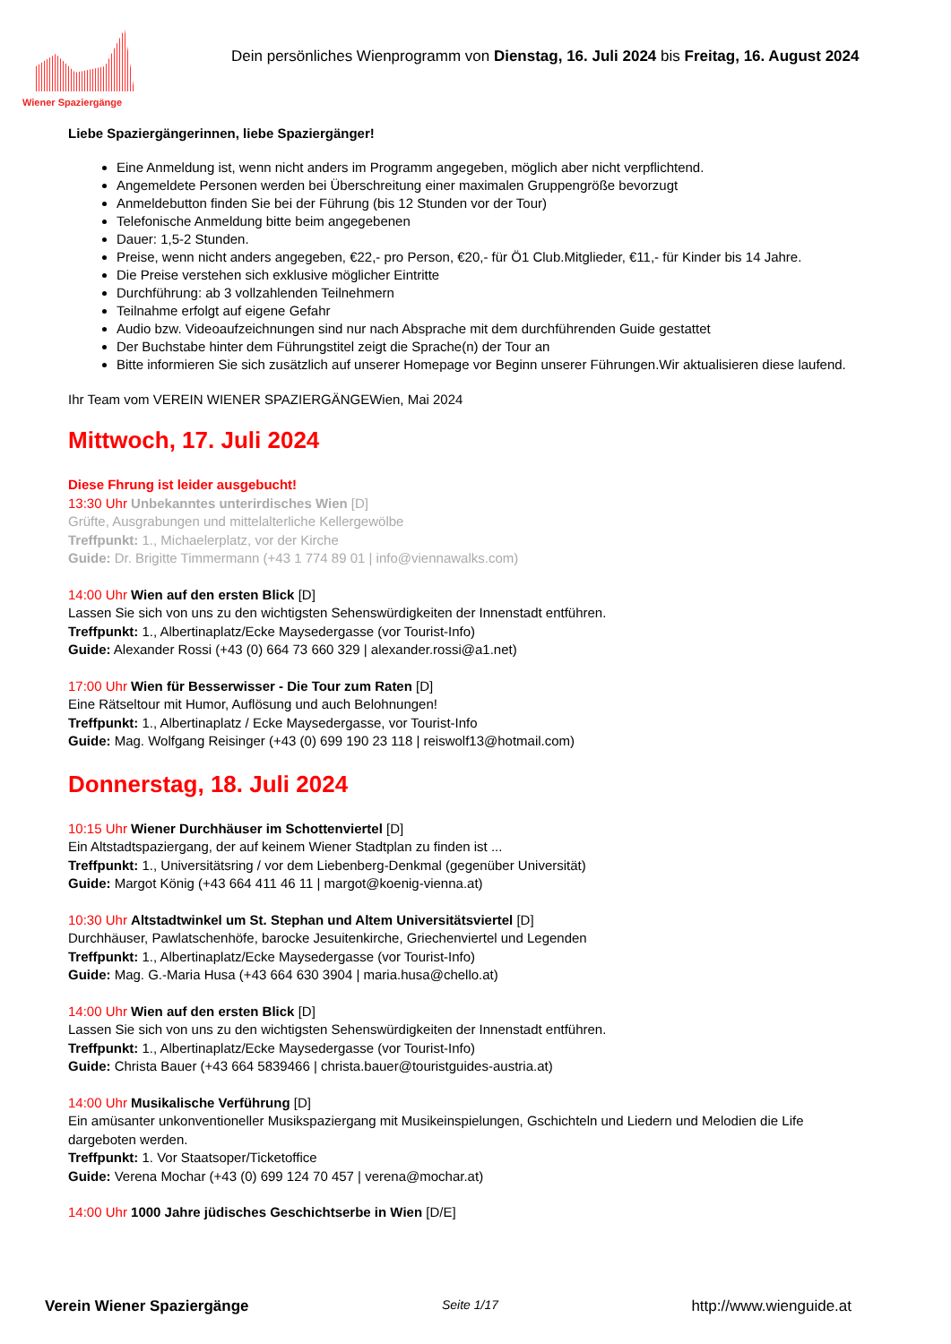Wiener Spaziergänge
Dein persönliches Wienprogramm von Dienstag, 16. Juli 2024 bis Freitag, 16. August 2024
Liebe Spaziergängerinnen, liebe Spaziergänger!
Eine Anmeldung ist, wenn nicht anders im Programm angegeben, möglich aber nicht verpflichtend.
Angemeldete Personen werden bei Überschreitung einer maximalen Gruppengröße bevorzugt
Anmeldebutton finden Sie bei der Führung (bis 12 Stunden vor der Tour)
Telefonische Anmeldung bitte beim angegebenen
Dauer: 1,5-2 Stunden.
Preise, wenn nicht anders angegeben, €22,- pro Person, €20,- für Ö1 Club.Mitglieder, €11,- für Kinder bis 14 Jahre.
Die Preise verstehen sich exklusive möglicher Eintritte
Durchführung: ab 3 vollzahlenden Teilnehmern
Teilnahme erfolgt auf eigene Gefahr
Audio bzw. Videoaufzeichnungen sind nur nach Absprache mit dem durchführenden Guide gestattet
Der Buchstabe hinter dem Führungstitel zeigt die Sprache(n) der Tour an
Bitte informieren Sie sich zusätzlich auf unserer Homepage vor Beginn unserer Führungen.Wir aktualisieren diese laufend.
Ihr Team vom VEREIN WIENER SPAZIERGÄNGEWien, Mai 2024
Mittwoch, 17. Juli 2024
Diese Fhrung ist leider ausgebucht!
13:30 Uhr Unbekanntes unterirdisches Wien [D]
Grüfte, Ausgrabungen und mittelalterliche Kellergewölbe
Treffpunkt: 1., Michaelerplatz, vor der Kirche
Guide: Dr. Brigitte Timmermann (+43 1 774 89 01 | info@viennawalks.com)
14:00 Uhr Wien auf den ersten Blick [D]
Lassen Sie sich von uns zu den wichtigsten Sehenswürdigkeiten der Innenstadt entführen.
Treffpunkt: 1., Albertinaplatz/Ecke Maysedergasse (vor Tourist-Info)
Guide: Alexander Rossi (+43 (0) 664 73 660 329 | alexander.rossi@a1.net)
17:00 Uhr Wien für Besserwisser - Die Tour zum Raten [D]
Eine Rätseltour mit Humor, Auflösung und auch Belohnungen!
Treffpunkt: 1., Albertinaplatz / Ecke Maysedergasse, vor Tourist-Info
Guide: Mag. Wolfgang Reisinger (+43 (0) 699 190 23 118 | reiswolf13@hotmail.com)
Donnerstag, 18. Juli 2024
10:15 Uhr Wiener Durchhäuser im Schottenviertel [D]
Ein Altstadtspaziergang, der auf keinem Wiener Stadtplan zu finden ist ...
Treffpunkt: 1., Universitätsring / vor dem Liebenberg-Denkmal (gegenüber Universität)
Guide: Margot König (+43 664 411 46 11 | margot@koenig-vienna.at)
10:30 Uhr Altstadtwinkel um St. Stephan und Altem Universitätsviertel [D]
Durchhäuser, Pawlatschenhöfe, barocke Jesuitenkirche, Griechenviertel und Legenden
Treffpunkt: 1., Albertinaplatz/Ecke Maysedergasse (vor Tourist-Info)
Guide: Mag. G.-Maria Husa (+43 664 630 3904 | maria.husa@chello.at)
14:00 Uhr Wien auf den ersten Blick [D]
Lassen Sie sich von uns zu den wichtigsten Sehenswürdigkeiten der Innenstadt entführen.
Treffpunkt: 1., Albertinaplatz/Ecke Maysedergasse (vor Tourist-Info)
Guide: Christa Bauer (+43 664 5839466 | christa.bauer@touristguides-austria.at)
14:00 Uhr Musikalische Verführung [D]
Ein amüsanter unkonventioneller Musikspaziergang mit Musikeinspielungen, Gschichteln und Liedern und Melodien die Life dargeboten werden.
Treffpunkt: 1. Vor Staatsoper/Ticketoffice
Guide: Verena Mochar (+43 (0) 699 124 70 457 | verena@mochar.at)
14:00 Uhr 1000 Jahre jüdisches Geschichtserbe in Wien [D/E]
Verein Wiener Spaziergänge Seite 1/17 http://www.wienguide.at